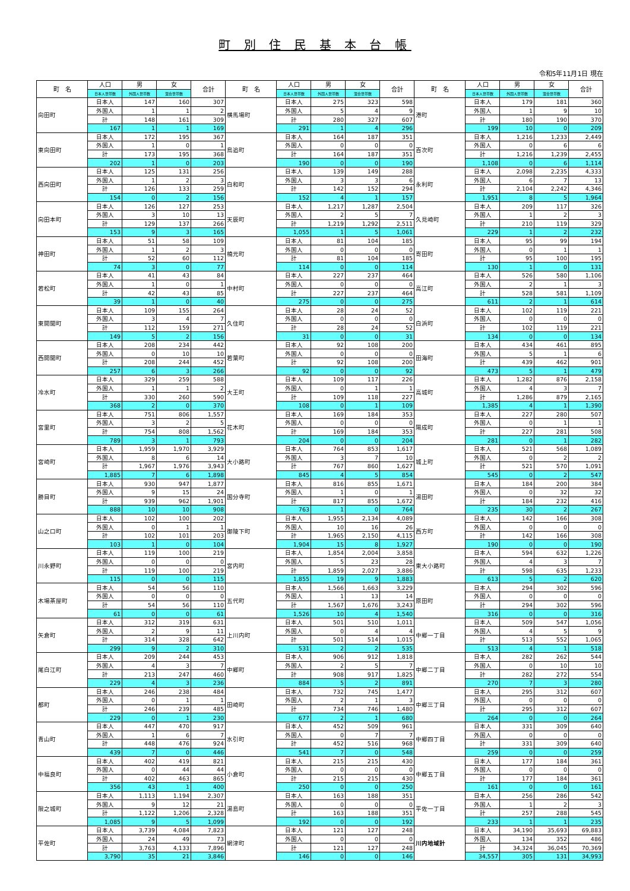町 別 住 民 基 本 台 帳
令和5年11月1日 現在
| 町 名 | 人口 | 男 | 女 | 合計 | 町 名 | 人口 | 男 | 女 | 合計 | 町 名 | 人口 | 男 | 女 | 合計 |
| --- | --- | --- | --- | --- | --- | --- | --- | --- | --- | --- | --- | --- | --- | --- |
| | 日本人世帯数 | 外国人世帯数 | 混合世帯数 | | | 日本人世帯数 | 外国人世帯数 | 混合世帯数 | | | 日本人世帯数 | 外国人世帯数 | 混合世帯数 | |
| 向田町 | 日本人 | 147 | 160 | 307 | 横馬場町 | 日本人 | 275 | 323 | 598 | 港町 | 日本人 | 179 | 181 | 360 |
| | 外国人 | 1 | 1 | 2 | | 外国人 | 5 | 4 | 9 | | 外国人 | 1 | 9 | 10 |
| | 計 | 148 | 161 | 309 | | 計 | 280 | 327 | 607 | | 計 | 180 | 190 | 370 |
| | 167 | 1 | 1 | 169 | | 291 | 1 | 4 | 296 | | 199 | 10 | 0 | 209 |
| 東向田町 | 日本人 | 172 | 195 | 367 | 鳥追町 | 日本人 | 164 | 187 | 351 | 百次町 | 日本人 | 1,216 | 1,233 | 2,449 |
| | 外国人 | 1 | 0 | 1 | | 外国人 | 0 | 0 | 0 | | 外国人 | 0 | 6 | 6 |
| | 計 | 173 | 195 | 368 | | 計 | 164 | 187 | 351 | | 計 | 1,216 | 1,239 | 2,455 |
| | 202 | 1 | 0 | 203 | | 190 | 0 | 0 | 190 | | 1,108 | 0 | 6 | 1,114 |
| 西向田町 | 日本人 | 125 | 131 | 256 | 白和町 | 日本人 | 139 | 149 | 288 | 永利町 | 日本人 | 2,098 | 2,235 | 4,333 |
| | 外国人 | 1 | 2 | 3 | | 外国人 | 3 | 3 | 6 | | 外国人 | 6 | 7 | 13 |
| | 計 | 126 | 133 | 259 | | 計 | 142 | 152 | 294 | | 計 | 2,104 | 2,242 | 4,346 |
| | 154 | 0 | 2 | 156 | | 152 | 4 | 1 | 157 | | 1,951 | 8 | 5 | 1,964 |
| 向田本町 | 日本人 | 126 | 127 | 253 | 天辰町 | 日本人 | 1,217 | 1,287 | 2,504 | 久見崎町 | 日本人 | 209 | 117 | 326 |
| | 外国人 | 3 | 10 | 13 | | 外国人 | 2 | 5 | 7 | | 外国人 | 1 | 2 | 3 |
| | 計 | 129 | 137 | 266 | | 計 | 1,219 | 1,292 | 2,511 | | 計 | 210 | 119 | 329 |
| | 153 | 9 | 3 | 165 | | 1,055 | 1 | 5 | 1,061 | | 229 | 1 | 2 | 232 |
| 神田町 | 日本人 | 51 | 58 | 109 | 楠元町 | 日本人 | 81 | 104 | 185 | 寄田町 | 日本人 | 95 | 99 | 194 |
| | 外国人 | 1 | 2 | 3 | | 外国人 | 0 | 0 | 0 | | 外国人 | 0 | 1 | 1 |
| | 計 | 52 | 60 | 112 | | 計 | 81 | 104 | 185 | | 計 | 95 | 100 | 195 |
| | 74 | 3 | 0 | 77 | | 114 | 0 | 0 | 114 | | 130 | 1 | 0 | 131 |
| 若松町 | 日本人 | 41 | 43 | 84 | 中村町 | 日本人 | 227 | 237 | 464 | 高江町 | 日本人 | 526 | 580 | 1,106 |
| | 外国人 | 1 | 0 | 1 | | 外国人 | 0 | 0 | 0 | | 外国人 | 2 | 1 | 3 |
| | 計 | 42 | 43 | 85 | | 計 | 227 | 237 | 464 | | 計 | 528 | 581 | 1,109 |
| | 39 | 1 | 0 | 40 | | 275 | 0 | 0 | 275 | | 611 | 2 | 1 | 614 |
| 東開聞町 | 日本人 | 109 | 155 | 264 | 久住町 | 日本人 | 28 | 24 | 52 | 白浜町 | 日本人 | 102 | 119 | 221 |
| | 外国人 | 3 | 4 | 7 | | 外国人 | 0 | 0 | 0 | | 外国人 | 0 | 0 | 0 |
| | 計 | 112 | 159 | 271 | | 計 | 28 | 24 | 52 | | 計 | 102 | 119 | 221 |
| | 149 | 5 | 2 | 156 | | 31 | 0 | 0 | 31 | | 134 | 0 | 0 | 134 |
| 西開聞町 | 日本人 | 208 | 234 | 442 | 若葉町 | 日本人 | 92 | 108 | 200 | 田海町 | 日本人 | 434 | 461 | 895 |
| | 外国人 | 0 | 10 | 10 | | 外国人 | 0 | 0 | 0 | | 外国人 | 5 | 1 | 6 |
| | 計 | 208 | 244 | 452 | | 計 | 92 | 108 | 200 | | 計 | 439 | 462 | 901 |
| | 257 | 6 | 3 | 266 | | 92 | 0 | 0 | 92 | | 473 | 5 | 1 | 479 |
| 冷水町 | 日本人 | 329 | 259 | 588 | 大王町 | 日本人 | 109 | 117 | 226 | 高城町 | 日本人 | 1,282 | 876 | 2,158 |
| | 外国人 | 1 | 1 | 2 | | 外国人 | 0 | 1 | 1 | | 外国人 | 4 | 3 | 7 |
| | 計 | 330 | 260 | 590 | | 計 | 109 | 118 | 227 | | 計 | 1,286 | 879 | 2,165 |
| | 368 | 2 | 0 | 370 | | 108 | 0 | 1 | 109 | | 1,385 | 4 | 1 | 1,390 |
| 宮里町 | 日本人 | 751 | 806 | 1,557 | 花木町 | 日本人 | 169 | 184 | 353 | 陽成町 | 日本人 | 227 | 280 | 507 |
| | 外国人 | 3 | 2 | 5 | | 外国人 | 0 | 0 | 0 | | 外国人 | 0 | 1 | 1 |
| | 計 | 754 | 808 | 1,562 | | 計 | 169 | 184 | 353 | | 計 | 227 | 281 | 508 |
| | 789 | 3 | 1 | 793 | | 204 | 0 | 0 | 204 | | 281 | 0 | 1 | 282 |
| 宮崎町 | 日本人 | 1,959 | 1,970 | 3,929 | 大小路町 | 日本人 | 764 | 853 | 1,617 | 城上町 | 日本人 | 521 | 568 | 1,089 |
| | 外国人 | 8 | 6 | 14 | | 外国人 | 3 | 7 | 10 | | 外国人 | 0 | 2 | 2 |
| | 計 | 1,967 | 1,976 | 3,943 | | 計 | 767 | 860 | 1,627 | | 計 | 521 | 570 | 1,091 |
| | 1,885 | 7 | 6 | 1,898 | | 845 | 4 | 5 | 854 | | 545 | 0 | 2 | 547 |
| 勝目町 | 日本人 | 930 | 947 | 1,877 | 国分寺町 | 日本人 | 816 | 855 | 1,671 | 湯田町 | 日本人 | 184 | 200 | 384 |
| | 外国人 | 9 | 15 | 24 | | 外国人 | 1 | 0 | 1 | | 外国人 | 0 | 32 | 32 |
| | 計 | 939 | 962 | 1,901 | | 計 | 817 | 855 | 1,672 | | 計 | 184 | 232 | 416 |
| | 888 | 10 | 10 | 908 | | 763 | 1 | 0 | 764 | | 235 | 30 | 2 | 267 |
| 山之口町 | 日本人 | 102 | 100 | 202 | 御陵下町 | 日本人 | 1,955 | 2,134 | 4,089 | 西方町 | 日本人 | 142 | 166 | 308 |
| | 外国人 | 0 | 1 | 1 | | 外国人 | 10 | 16 | 26 | | 外国人 | 0 | 0 | 0 |
| | 計 | 102 | 101 | 203 | | 計 | 1,965 | 2,150 | 4,115 | | 計 | 142 | 166 | 308 |
| | 103 | 1 | 0 | 104 | | 1,904 | 15 | 8 | 1,927 | | 190 | 0 | 0 | 190 |
| 川永野町 | 日本人 | 119 | 100 | 219 | 宮内町 | 日本人 | 1,854 | 2,004 | 3,858 | 東大小路町 | 日本人 | 594 | 632 | 1,226 |
| | 外国人 | 0 | 0 | 0 | | 外国人 | 5 | 23 | 28 | | 外国人 | 4 | 3 | 7 |
| | 計 | 119 | 100 | 219 | | 計 | 1,859 | 2,027 | 3,886 | | 計 | 598 | 635 | 1,233 |
| | 115 | 0 | 0 | 115 | | 1,855 | 19 | 9 | 1,883 | | 613 | 5 | 2 | 620 |
| 木場茶屋町 | 日本人 | 54 | 56 | 110 | 五代町 | 日本人 | 1,566 | 1,663 | 3,229 | 原田町 | 日本人 | 294 | 302 | 596 |
| | 外国人 | 0 | 0 | 0 | | 外国人 | 1 | 13 | 14 | | 外国人 | 0 | 0 | 0 |
| | 計 | 54 | 56 | 110 | | 計 | 1,567 | 1,676 | 3,243 | | 計 | 294 | 302 | 596 |
| | 61 | 0 | 0 | 61 | | 1,526 | 10 | 4 | 1,540 | | 316 | 0 | 0 | 316 |
| 矢倉町 | 日本人 | 312 | 319 | 631 | 上川内町 | 日本人 | 501 | 510 | 1,011 | 中郷一丁目 | 日本人 | 509 | 547 | 1,056 |
| | 外国人 | 2 | 9 | 11 | | 外国人 | 0 | 4 | 4 | | 外国人 | 4 | 5 | 9 |
| | 計 | 314 | 328 | 642 | | 計 | 501 | 514 | 1,015 | | 計 | 513 | 552 | 1,065 |
| | 299 | 9 | 2 | 310 | | 531 | 2 | 2 | 535 | | 513 | 4 | 1 | 518 |
| 尾白江町 | 日本人 | 209 | 244 | 453 | 中郷町 | 日本人 | 906 | 912 | 1,818 | 中郷二丁目 | 日本人 | 282 | 262 | 544 |
| | 外国人 | 4 | 3 | 7 | | 外国人 | 2 | 5 | 7 | | 外国人 | 0 | 10 | 10 |
| | 計 | 213 | 247 | 460 | | 計 | 908 | 917 | 1,825 | | 計 | 282 | 272 | 554 |
| | 229 | 4 | 3 | 236 | | 884 | 5 | 2 | 891 | | 270 | 7 | 3 | 280 |
| 都町 | 日本人 | 246 | 238 | 484 | 田崎町 | 日本人 | 732 | 745 | 1,477 | 中郷三丁目 | 日本人 | 295 | 312 | 607 |
| | 外国人 | 0 | 1 | 1 | | 外国人 | 2 | 1 | 3 | | 外国人 | 0 | 0 | 0 |
| | 計 | 246 | 239 | 485 | | 計 | 734 | 746 | 1,480 | | 計 | 295 | 312 | 607 |
| | 229 | 0 | 1 | 230 | | 677 | 2 | 1 | 680 | | 264 | 0 | 0 | 264 |
| 青山町 | 日本人 | 447 | 470 | 917 | 水引町 | 日本人 | 452 | 509 | 961 | 中郷四丁目 | 日本人 | 331 | 309 | 640 |
| | 外国人 | 1 | 6 | 7 | | 外国人 | 0 | 7 | 7 | | 外国人 | 0 | 0 | 0 |
| | 計 | 448 | 476 | 924 | | 計 | 452 | 516 | 968 | | 計 | 331 | 309 | 640 |
| | 439 | 7 | 0 | 446 | | 541 | 7 | 0 | 548 | | 259 | 0 | 0 | 259 |
| 中福良町 | 日本人 | 402 | 419 | 821 | 小倉町 | 日本人 | 215 | 215 | 430 | 中郷五丁目 | 日本人 | 177 | 184 | 361 |
| | 外国人 | 0 | 44 | 44 | | 外国人 | 0 | 0 | 0 | | 外国人 | 0 | 0 | 0 |
| | 計 | 402 | 463 | 865 | | 計 | 215 | 215 | 430 | | 計 | 177 | 184 | 361 |
| | 356 | 43 | 1 | 400 | | 250 | 0 | 0 | 250 | | 161 | 0 | 0 | 161 |
| 限之城町 | 日本人 | 1,113 | 1,194 | 2,307 | 湯島町 | 日本人 | 163 | 188 | 351 | 平佐一丁目 | 日本人 | 256 | 286 | 542 |
| | 外国人 | 9 | 12 | 21 | | 外国人 | 0 | 0 | 0 | | 外国人 | 1 | 2 | 3 |
| | 計 | 1,122 | 1,206 | 2,328 | | 計 | 163 | 188 | 351 | | 計 | 257 | 288 | 545 |
| | 1,085 | 9 | 5 | 1,099 | | 192 | 0 | 0 | 192 | | 233 | 1 | 1 | 235 |
| 平佐町 | 日本人 | 3,739 | 4,084 | 7,823 | 網津町 | 日本人 | 121 | 127 | 248 | 川内地域計 | 日本人 | 34,190 | 35,693 | 69,883 |
| | 外国人 | 24 | 49 | 73 | | 外国人 | 0 | 0 | 0 | | 外国人 | 134 | 352 | 486 |
| | 計 | 3,763 | 4,133 | 7,896 | | 計 | 121 | 127 | 248 | | 計 | 34,324 | 36,045 | 70,369 |
| | 3,790 | 35 | 21 | 3,846 | | 146 | 0 | 0 | 146 | | 34,557 | 305 | 131 | 34,993 |